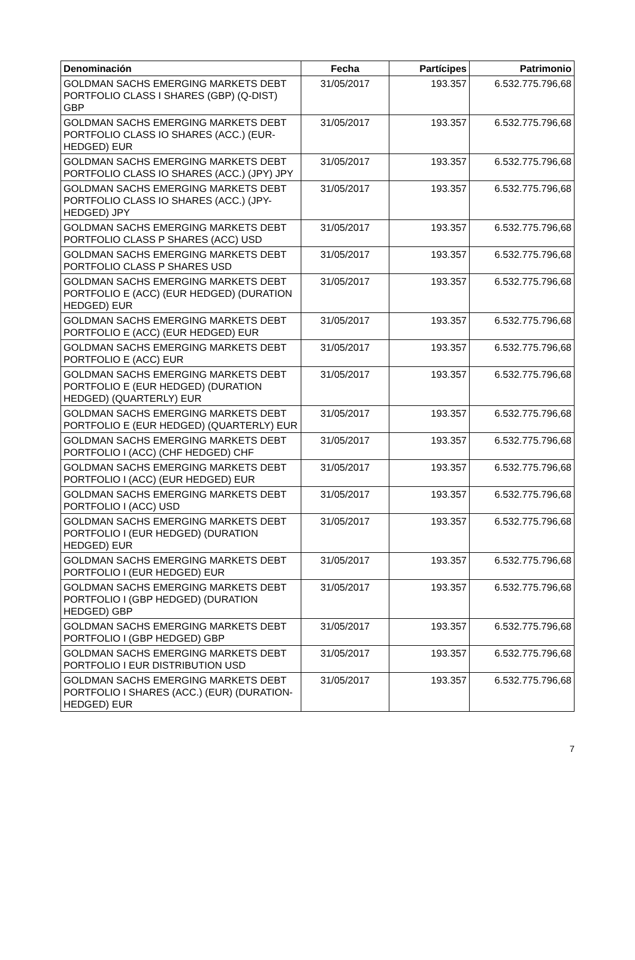| Denominación | Fecha | Partícipes | Patrimonio |
| --- | --- | --- | --- |
| GOLDMAN SACHS EMERGING MARKETS DEBT PORTFOLIO CLASS I SHARES (GBP) (Q-DIST) GBP | 31/05/2017 | 193.357 | 6.532.775.796,68 |
| GOLDMAN SACHS EMERGING MARKETS DEBT PORTFOLIO CLASS IO SHARES (ACC.) (EUR-HEDGED) EUR | 31/05/2017 | 193.357 | 6.532.775.796,68 |
| GOLDMAN SACHS EMERGING MARKETS DEBT PORTFOLIO CLASS IO SHARES (ACC.) (JPY) JPY | 31/05/2017 | 193.357 | 6.532.775.796,68 |
| GOLDMAN SACHS EMERGING MARKETS DEBT PORTFOLIO CLASS IO SHARES (ACC.) (JPY-HEDGED) JPY | 31/05/2017 | 193.357 | 6.532.775.796,68 |
| GOLDMAN SACHS EMERGING MARKETS DEBT PORTFOLIO CLASS P SHARES (ACC) USD | 31/05/2017 | 193.357 | 6.532.775.796,68 |
| GOLDMAN SACHS EMERGING MARKETS DEBT PORTFOLIO CLASS P SHARES USD | 31/05/2017 | 193.357 | 6.532.775.796,68 |
| GOLDMAN SACHS EMERGING MARKETS DEBT PORTFOLIO E (ACC) (EUR HEDGED) (DURATION HEDGED) EUR | 31/05/2017 | 193.357 | 6.532.775.796,68 |
| GOLDMAN SACHS EMERGING MARKETS DEBT PORTFOLIO E (ACC) (EUR HEDGED) EUR | 31/05/2017 | 193.357 | 6.532.775.796,68 |
| GOLDMAN SACHS EMERGING MARKETS DEBT PORTFOLIO E (ACC) EUR | 31/05/2017 | 193.357 | 6.532.775.796,68 |
| GOLDMAN SACHS EMERGING MARKETS DEBT PORTFOLIO E (EUR HEDGED) (DURATION HEDGED) (QUARTERLY) EUR | 31/05/2017 | 193.357 | 6.532.775.796,68 |
| GOLDMAN SACHS EMERGING MARKETS DEBT PORTFOLIO E (EUR HEDGED) (QUARTERLY) EUR | 31/05/2017 | 193.357 | 6.532.775.796,68 |
| GOLDMAN SACHS EMERGING MARKETS DEBT PORTFOLIO I (ACC) (CHF HEDGED) CHF | 31/05/2017 | 193.357 | 6.532.775.796,68 |
| GOLDMAN SACHS EMERGING MARKETS DEBT PORTFOLIO I (ACC) (EUR HEDGED) EUR | 31/05/2017 | 193.357 | 6.532.775.796,68 |
| GOLDMAN SACHS EMERGING MARKETS DEBT PORTFOLIO I (ACC) USD | 31/05/2017 | 193.357 | 6.532.775.796,68 |
| GOLDMAN SACHS EMERGING MARKETS DEBT PORTFOLIO I (EUR HEDGED) (DURATION HEDGED) EUR | 31/05/2017 | 193.357 | 6.532.775.796,68 |
| GOLDMAN SACHS EMERGING MARKETS DEBT PORTFOLIO I (EUR HEDGED) EUR | 31/05/2017 | 193.357 | 6.532.775.796,68 |
| GOLDMAN SACHS EMERGING MARKETS DEBT PORTFOLIO I (GBP HEDGED) (DURATION HEDGED) GBP | 31/05/2017 | 193.357 | 6.532.775.796,68 |
| GOLDMAN SACHS EMERGING MARKETS DEBT PORTFOLIO I (GBP HEDGED) GBP | 31/05/2017 | 193.357 | 6.532.775.796,68 |
| GOLDMAN SACHS EMERGING MARKETS DEBT PORTFOLIO I EUR DISTRIBUTION USD | 31/05/2017 | 193.357 | 6.532.775.796,68 |
| GOLDMAN SACHS EMERGING MARKETS DEBT PORTFOLIO I SHARES (ACC.) (EUR) (DURATION-HEDGED) EUR | 31/05/2017 | 193.357 | 6.532.775.796,68 |
7